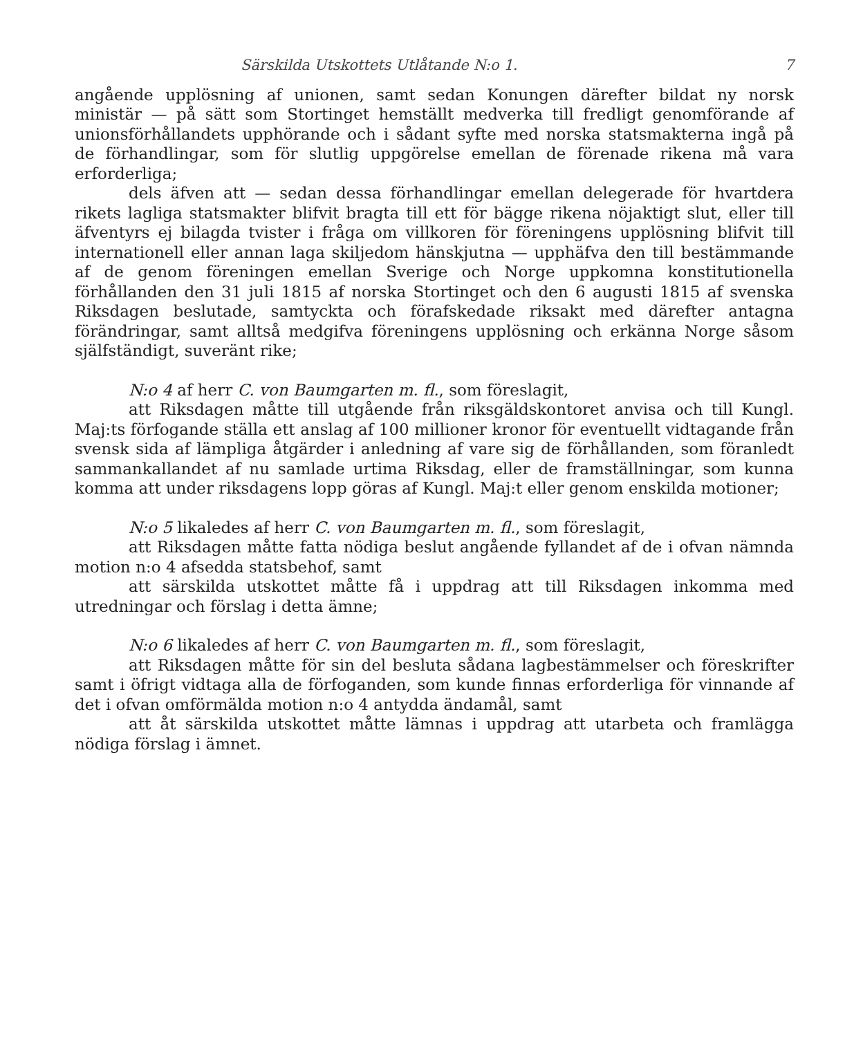Särskilda Utskottets Utlåtande N:o 1. 7
angående upplösning af unionen, samt sedan Konungen därefter bildat ny norsk ministär — på sätt som Stortinget hemställt medverka till fredligt genomförande af unionsförhållandets upphörande och i sådant syfte med norska statsmakterna ingå på de förhandlingar, som för slutlig uppgörelse emellan de förenade rikena må vara erforderliga;
dels äfven att — sedan dessa förhandlingar emellan delegerade för hvartdera rikets lagliga statsmakter blifvit bragta till ett för bägge rikena nöjaktigt slut, eller till äfventyrs ej bilagda tvister i fråga om villkoren för föreningens upplösning blifvit till internationell eller annan laga skiljedom hänskjutna — upphäfva den till bestämmande af de genom föreningen emellan Sverige och Norge uppkomna konstitutionella förhållanden den 31 juli 1815 af norska Stortinget och den 6 augusti 1815 af svenska Riksdagen beslutade, samtyckta och förafskedade riksakt med därefter antagna förändringar, samt alltså medgifva föreningens upplösning och erkänna Norge såsom själfständigt, suveränt rike;
N:o 4 af herr C. von Baumgarten m. fl., som föreslagit,
att Riksdagen måtte till utgående från riksgäldskontoret anvisa och till Kungl. Maj:ts förfogande ställa ett anslag af 100 millioner kronor för eventuellt vidtagande från svensk sida af lämpliga åtgärder i anledning af vare sig de förhållanden, som föranledt sammankallandet af nu samlade urtima Riksdag, eller de framställningar, som kunna komma att under riksdagens lopp göras af Kungl. Maj:t eller genom enskilda motioner;
N:o 5 likaledes af herr C. von Baumgarten m. fl., som föreslagit,
att Riksdagen måtte fatta nödiga beslut angående fyllandet af de i ofvan nämnda motion n:o 4 afsedda statsbehof, samt
att särskilda utskottet måtte få i uppdrag att till Riksdagen inkomma med utredningar och förslag i detta ämne;
N:o 6 likaledes af herr C. von Baumgarten m. fl., som föreslagit,
att Riksdagen måtte för sin del besluta sådana lagbestämmelser och föreskrifter samt i öfrigt vidtaga alla de förfoganden, som kunde finnas erforderliga för vinnande af det i ofvan omförmälda motion n:o 4 antydda ändamål, samt
att åt särskilda utskottet måtte lämnas i uppdrag att utarbeta och framlägga nödiga förslag i ämnet.